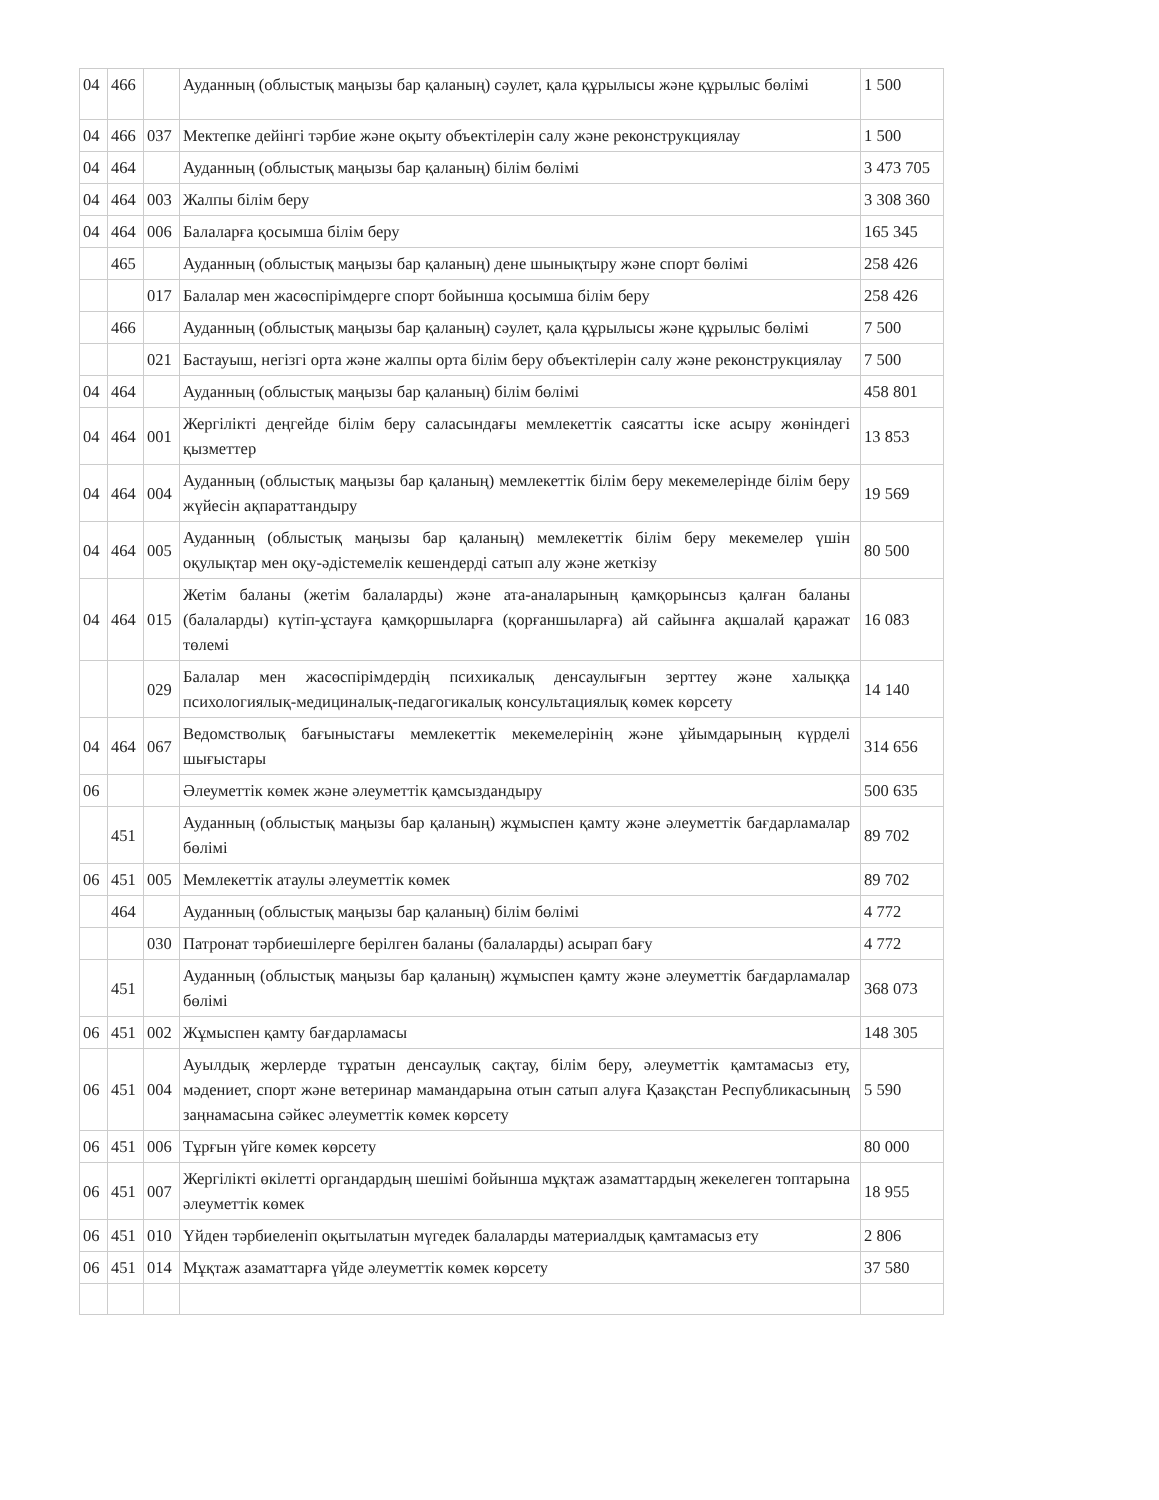| 04 | 466 | | Ауданның (облыстық маңызы бар қаланың) сәулет, қала құрылысы және құрылыс бөлімі | 1 500 |
| 04 | 466 | 037 | Мектепке дейінгі тәрбие және оқыту объектілерін салу және реконструкциялау | 1 500 |
| 04 | 464 | | Ауданның (облыстық маңызы бар қаланың) білім бөлімі | 3 473 705 |
| 04 | 464 | 003 | Жалпы білім беру | 3 308 360 |
| 04 | 464 | 006 | Балаларға қосымша білім беру | 165 345 |
| | 465 | | Ауданның (облыстық маңызы бар қаланың) дене шынықтыру және спорт бөлімі | 258 426 |
| | | 017 | Балалар мен жасөспірімдерге спорт бойынша қосымша білім беру | 258 426 |
| | 466 | | Ауданның (облыстық маңызы бар қаланың) сәулет, қала құрылысы және құрылыс бөлімі | 7 500 |
| | | 021 | Бастауыш, негізгі орта және жалпы орта білім беру объектілерін салу және реконструкциялау | 7 500 |
| 04 | 464 | | Ауданның (облыстық маңызы бар қаланың) білім бөлімі | 458 801 |
| 04 | 464 | 001 | Жергілікті деңгейде білім беру саласындағы мемлекеттік саясатты іске асыру жөніндегі қызметтер | 13 853 |
| 04 | 464 | 004 | Ауданның (облыстық маңызы бар қаланың) мемлекеттік білім беру мекемелерінде білім беру жүйесін ақпараттандыру | 19 569 |
| 04 | 464 | 005 | Ауданның (облыстық маңызы бар қаланың) мемлекеттік білім беру мекемелер үшін оқулықтар мен оқу-әдістемелік кешендерді сатып алу және жеткізу | 80 500 |
| 04 | 464 | 015 | Жетім баланы (жетім балаларды) және ата-аналарының қамқорынсыз қалған баланы (балаларды) күтіп-ұстауға қамқоршыларға (қорғаншыларға) ай сайынға ақшалай қаражат төлемі | 16 083 |
| | | 029 | Балалар мен жасөспірімдердің психикалық денсаулығын зерттеу және халыққа психологиялық-медициналық-педагогикалық консультациялық көмек көрсету | 14 140 |
| 04 | 464 | 067 | Ведомстволық бағыныстағы мемлекеттік мекемелерінің және ұйымдарының күрделі шығыстары | 314 656 |
| 06 | | | Әлеуметтік көмек және әлеуметтік қамсыздандыру | 500 635 |
| | 451 | | Ауданның (облыстық маңызы бар қаланың) жұмыспен қамту және әлеуметтік бағдарламалар бөлімі | 89 702 |
| 06 | 451 | 005 | Мемлекеттік атаулы әлеуметтік көмек | 89 702 |
| | 464 | | Ауданның (облыстық маңызы бар қаланың) білім бөлімі | 4 772 |
| | | 030 | Патронат тәрбиешілерге берілген баланы (балаларды) асырап бағу | 4 772 |
| | 451 | | Ауданның (облыстық маңызы бар қаланың) жұмыспен қамту және әлеуметтік бағдарламалар бөлімі | 368 073 |
| 06 | 451 | 002 | Жұмыспен қамту бағдарламасы | 148 305 |
| 06 | 451 | 004 | Ауылдық жерлерде тұратын денсаулық сақтау, білім беру, әлеуметтік қамтамасыз ету, мәдениет, спорт және ветеринар мамандарына отын сатып алуға Қазақстан Республикасының заңнамасына сәйкес әлеуметтік көмек көрсету | 5 590 |
| 06 | 451 | 006 | Тұрғын үйге көмек көрсету | 80 000 |
| 06 | 451 | 007 | Жергілікті өкілетті органдардың шешімі бойынша мұқтаж азаматтардың жекелеген топтарына әлеуметтік көмек | 18 955 |
| 06 | 451 | 010 | Үйден тәрбиеленіп оқытылатын мүгедек балаларды материалдық қамтамасыз ету | 2 806 |
| 06 | 451 | 014 | Мұқтаж азаматтарға үйде әлеуметтік көмек көрсету | 37 580 |